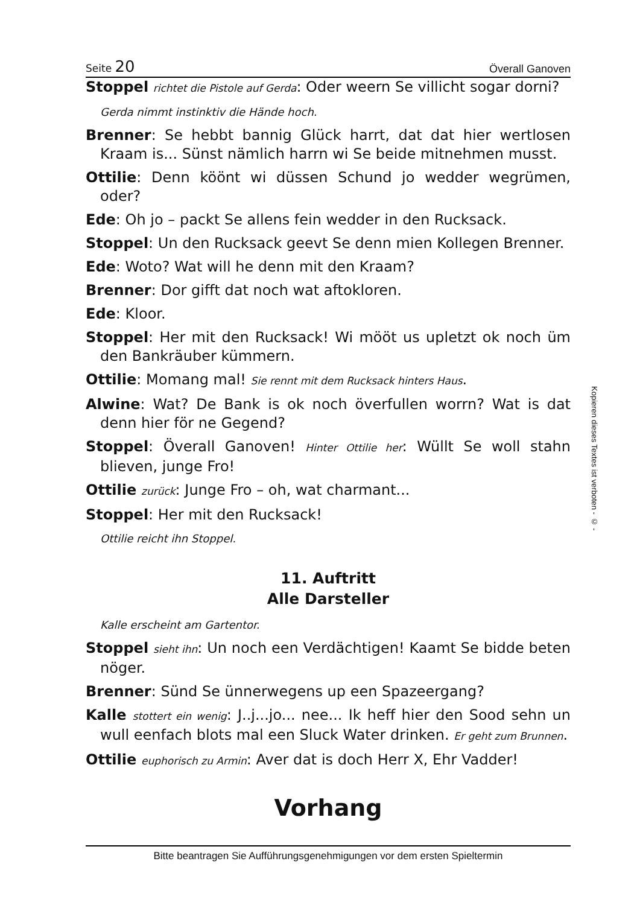Seite 20 Överall Ganoven
Stoppel richtet die Pistole auf Gerda: Oder weern Se villicht sogar dorni?
Gerda nimmt instinktiv die Hände hoch.
Brenner: Se hebbt bannig Glück harrt, dat dat hier wertlosen Kraam is... Sünst nämlich harrn wi Se beide mitnehmen musst.
Ottilie: Denn köönt wi düssen Schund jo wedder wegrümen, oder?
Ede: Oh jo – packt Se allens fein wedder in den Rucksack.
Stoppel: Un den Rucksack geevt Se denn mien Kollegen Brenner.
Ede: Woto? Wat will he denn mit den Kraam?
Brenner: Dor gifft dat noch wat aftokloren.
Ede: Kloor.
Stoppel: Her mit den Rucksack! Wi mööt us upletzt ok noch üm den Bankräuber kümmern.
Ottilie: Momang mal! Sie rennt mit dem Rucksack hinters Haus.
Alwine: Wat? De Bank is ok noch överfullen worrn? Wat is dat denn hier för ne Gegend?
Stoppel: Överall Ganoven! Hinter Ottilie her: Wüllt Se woll stahn blieven, junge Fro!
Ottilie zurück: Junge Fro – oh, wat charmant...
Stoppel: Her mit den Rucksack!
Ottilie reicht ihn Stoppel.
11. Auftritt
Alle Darsteller
Kalle erscheint am Gartentor.
Stoppel sieht ihn: Un noch een Verdächtigen! Kaamt Se bidde beten nöger.
Brenner: Sünd Se ünnerwegens up een Spazeergang?
Kalle stottert ein wenig: J..j...jo... nee... Ik heff hier den Sood sehn un wull eenfach blots mal een Sluck Water drinken. Er geht zum Brunnen.
Ottilie euphorisch zu Armin: Aver dat is doch Herr X, Ehr Vadder!
Vorhang
Bitte beantragen Sie Aufführungsgenehmigungen vor dem ersten Spieltermin
Kopieren dieses Textes ist verboten - © -